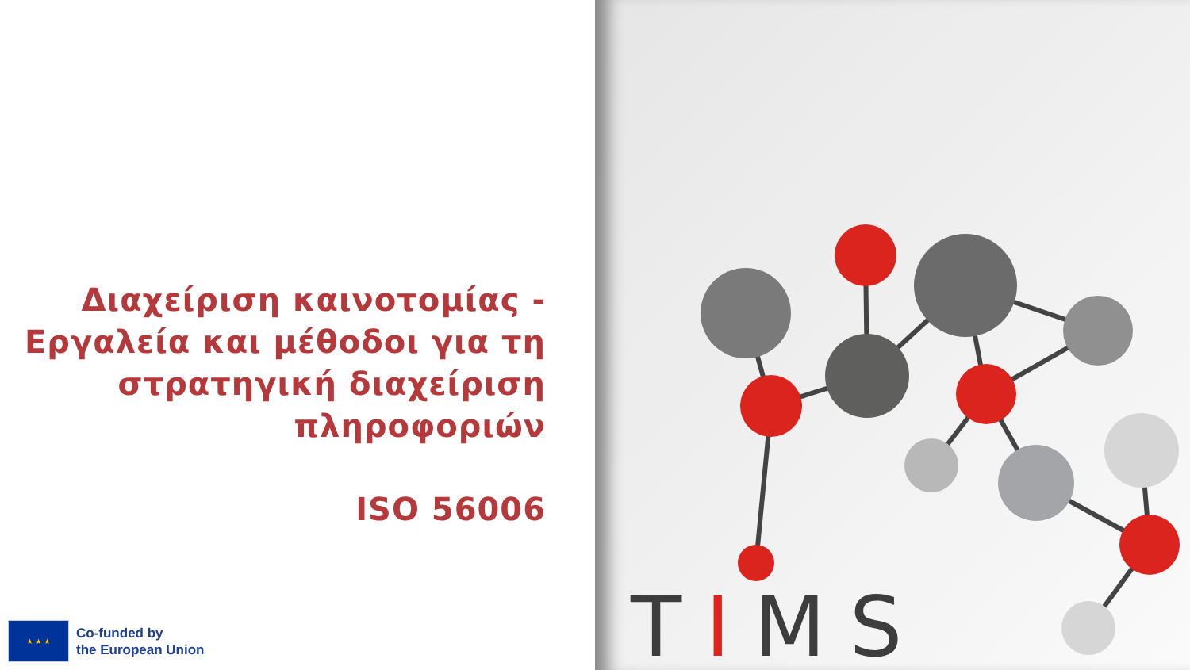Διαχείριση καινοτομίας - Εργαλεία και μέθοδοι για τη στρατηγική διαχείριση πληροφοριών
ISO 56006
★ ★ ★
Co-funded by
the European Union
TIMS